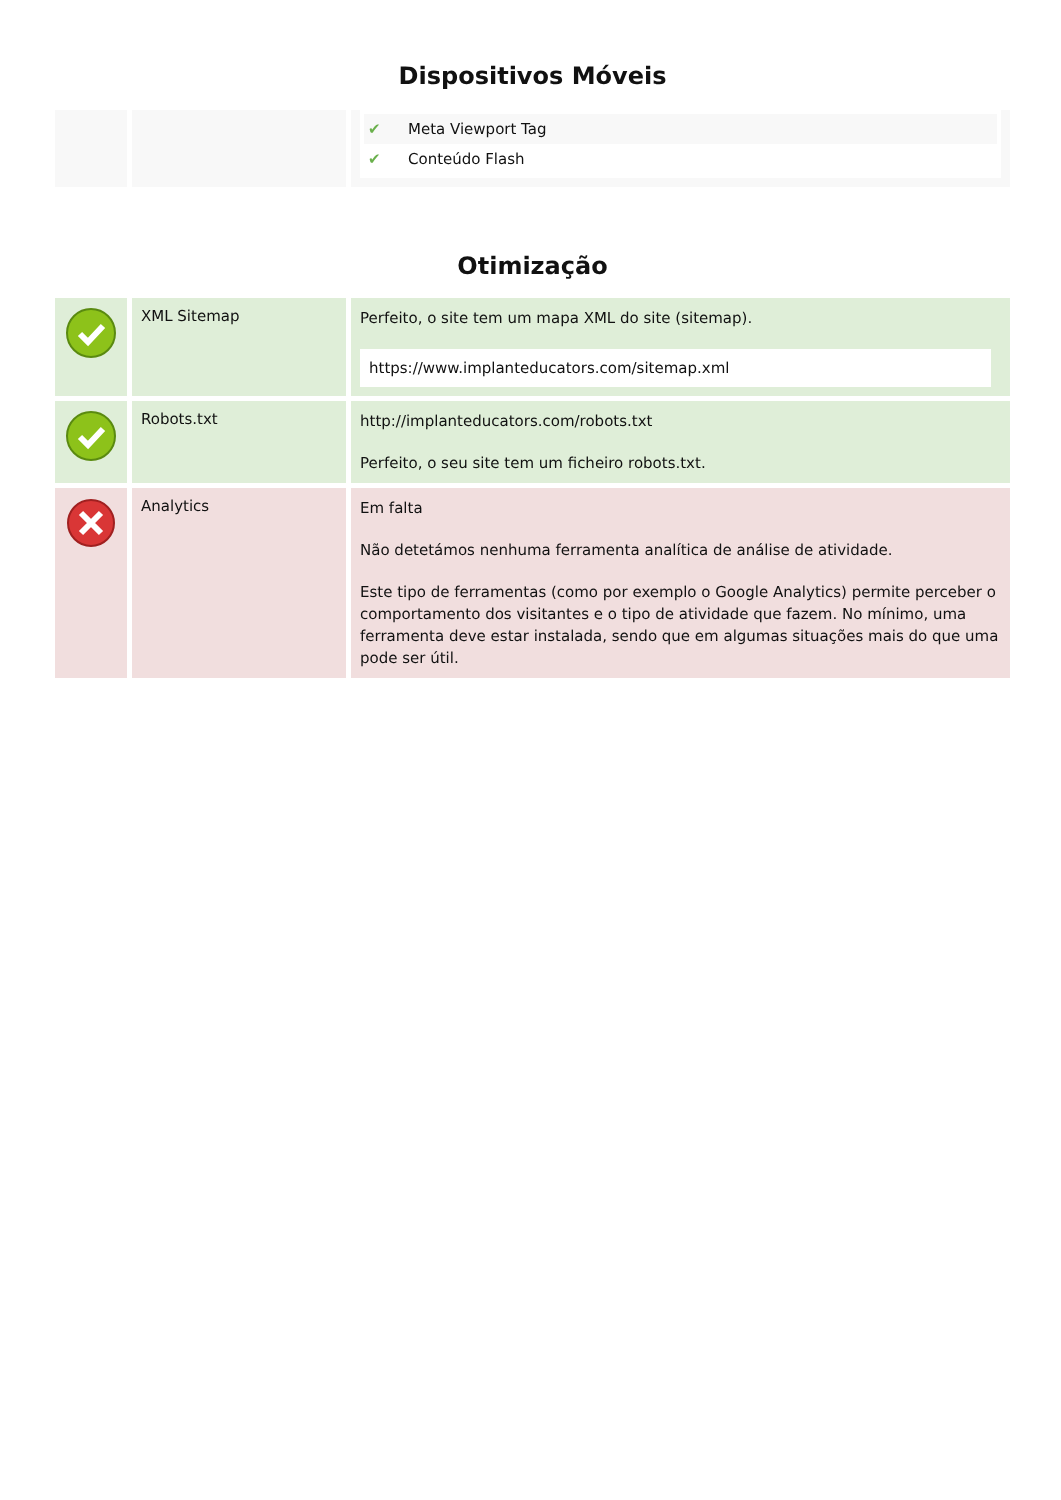Dispositivos Móveis
| | | ✔ Meta Viewport Tag ✔ Conteúdo Flash |
Otimização
| | XML Sitemap | Perfeito, o site tem um mapa XML do site (sitemap). https://www.implanteducators.com/sitemap.xml |
| | Robots.txt | http://implanteducators.com/robots.txt Perfeito, o seu site tem um ficheiro robots.txt. |
| | Analytics | Em falta Não detetámos nenhuma ferramenta analítica de análise de atividade. Este tipo de ferramentas (como por exemplo o Google Analytics) permite perceber o comportamento dos visitantes e o tipo de atividade que fazem. No mínimo, uma ferramenta deve estar instalada, sendo que em algumas situações mais do que uma pode ser útil. |